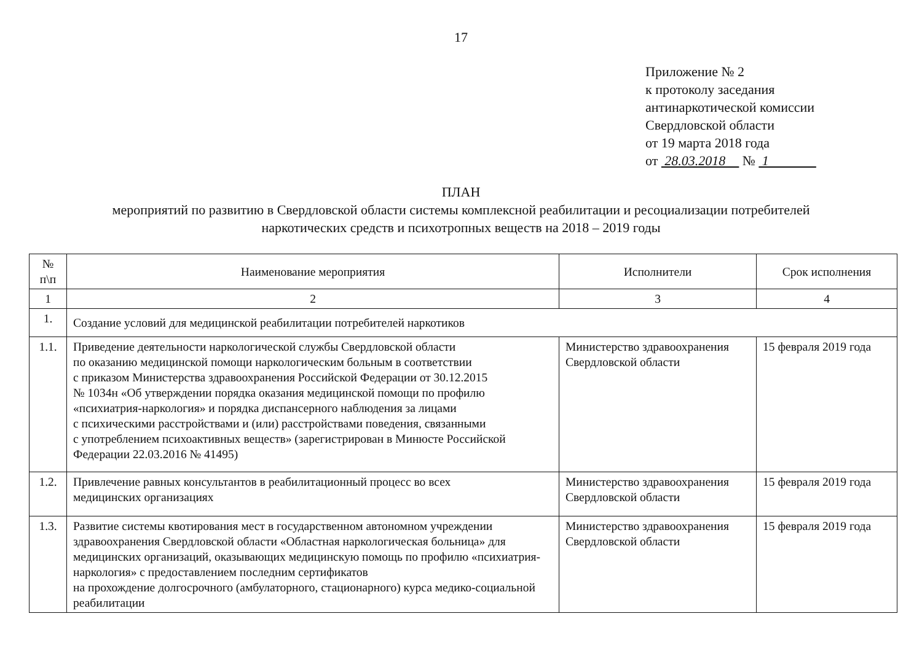17
Приложение № 2
к протоколу заседания
антинаркотической комиссии
Свердловской области
от 19 марта 2018 года
от 28.03.2018 № 1
ПЛАН
мероприятий по развитию в Свердловской области системы комплексной реабилитации и ресоциализации потребителей
наркотических средств и психотропных веществ на 2018 – 2019 годы
| № п\п | Наименование мероприятия | Исполнители | Срок исполнения |
| --- | --- | --- | --- |
| 1 | 2 | 3 | 4 |
| 1. | Создание условий для медицинской реабилитации потребителей наркотиков | | |
| 1.1. | Приведение деятельности наркологической службы Свердловской области по оказанию медицинской помощи наркологическим больным в соответствии с приказом Министерства здравоохранения Российской Федерации от 30.12.2015 № 1034н «Об утверждении порядка оказания медицинской помощи по профилю «психиатрия-наркология» и порядка диспансерного наблюдения за лицами с психическими расстройствами и (или) расстройствами поведения, связанными с употреблением психоактивных веществ» (зарегистрирован в Минюсте Российской Федерации 22.03.2016 № 41495) | Министерство здравоохранения Свердловской области | 15 февраля 2019 года |
| 1.2. | Привлечение равных консультантов в реабилитационный процесс во всех медицинских организациях | Министерство здравоохранения Свердловской области | 15 февраля 2019 года |
| 1.3. | Развитие системы квотирования мест в государственном автономном учреждении здравоохранения Свердловской области «Областная наркологическая больница» для медицинских организаций, оказывающих медицинскую помощь по профилю «психиатрия-наркология» с предоставлением последним сертификатов на прохождение долгосрочного (амбулаторного, стационарного) курса медико-социальной реабилитации | Министерство здравоохранения Свердловской области | 15 февраля 2019 года |